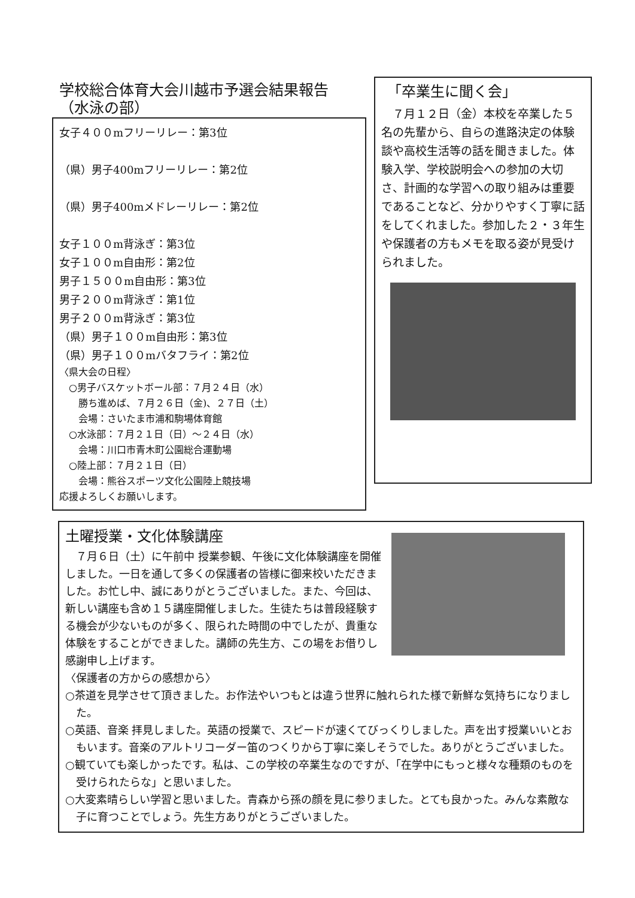学校総合体育大会川越市予選会結果報告
（水泳の部）
女子４００mフリーリレー：第3位
（県）男子400mフリーリレー：第2位
（県）男子400mメドレーリレー：第2位
女子１００m背泳ぎ：第3位
女子１００m自由形：第2位
男子１５００m自由形：第3位
男子２００m背泳ぎ：第1位
男子２００m背泳ぎ：第3位
（県）男子１００m自由形：第3位
（県）男子１００mバタフライ：第2位
〈県大会の日程〉
　○男子バスケットボール部：７月２４日（水）
　　勝ち進めば、７月２６日（金)、２７日（土）
　　会場：さいたま市浦和駒場体育館
　○水泳部：７月２１日（日）～２４日（水）
　　会場：川口市青木町公園総合運動場
　○陸上部：７月２１日（日）
　　会場：熊谷スポーツ文化公園陸上競技場
応援よろしくお願いします。
「卒業生に聞く会」
　７月１２日（金）本校を卒業した５名の先輩から、自らの進路決定の体験談や高校生活等の話を聞きました。体験入学、学校説明会への参加の大切さ、計画的な学習への取り組みは重要であることなど、分かりやすく丁寧に話をしてくれました。参加した２・３年生や保護者の方もメモを取る姿が見受けられました。
土曜授業・文化体験講座
　７月６日（土）に午前中 授業参観、午後に文化体験講座を開催しました。一日を通して多くの保護者の皆様に御来校いただきました。お忙し中、誠にありがとうございました。また、今回は、新しい講座も含め１５講座開催しました。生徒たちは普段経験する機会が少ないものが多く、限られた時間の中でしたが、貴重な体験をすることができました。講師の先生方、この場をお借りし感謝申し上げます。
〈保護者の方からの感想から〉
○茶道を見学させて頂きました。お作法やいつもとは違う世界に触れられた様で新鮮な気持ちになりました。
○英語、音楽 拝見しました。英語の授業で、スピードが速くてびっくりしました。声を出す授業いいとおもいます。音楽のアルトリコーダー笛のつくりから丁寧に楽しそうでした。ありがとうございました。
○観ていても楽しかったです。私は、この学校の卒業生なのですが、「在学中にもっと様々な種類のものを受けられたらな」と思いました。
○大変素晴らしい学習と思いました。青森から孫の顔を見に参りました。とても良かった。みんな素敵な子に育つことでしょう。先生方ありがとうございました。